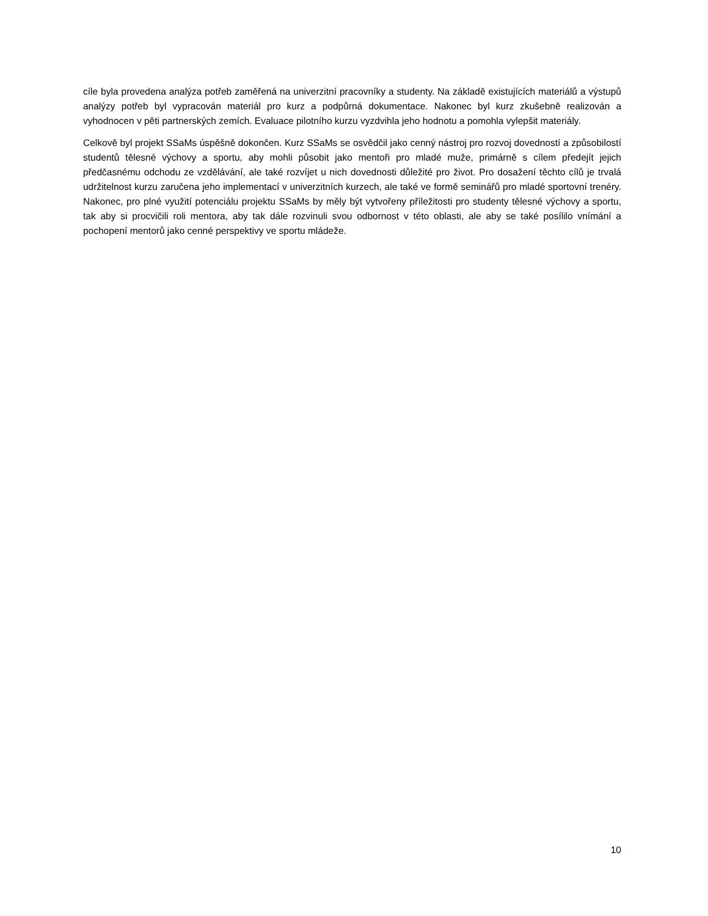cíle byla provedena analýza potřeb zaměřená na univerzitní pracovníky a studenty. Na základě existujících materiálů a výstupů analýzy potřeb byl vypracován materiál pro kurz a podpůrná dokumentace. Nakonec byl kurz zkušebně realizován a vyhodnocen v pěti partnerských zemích. Evaluace pilotního kurzu vyzdvihla jeho hodnotu a pomohla vylepšit materiály.
Celkově byl projekt SSaMs úspěšně dokončen. Kurz SSaMs se osvědčil jako cenný nástroj pro rozvoj dovedností a způsobilostí studentů tělesné výchovy a sportu, aby mohli působit jako mentoři pro mladé muže, primárně s cílem předejít jejich předčasnému odchodu ze vzdělávání, ale také rozvíjet u nich dovednosti důležité pro život. Pro dosažení těchto cílů je trvalá udržitelnost kurzu zaručena jeho implementací v univerzitních kurzech, ale také ve formě seminářů pro mladé sportovní trenéry. Nakonec, pro plné využití potenciálu projektu SSaMs by měly být vytvořeny příležitosti pro studenty tělesné výchovy a sportu, tak aby si procvičili roli mentora, aby tak dále rozvinuli svou odbornost v této oblasti, ale aby se také posílilo vnímání a pochopení mentorů jako cenné perspektivy ve sportu mládeže.
10